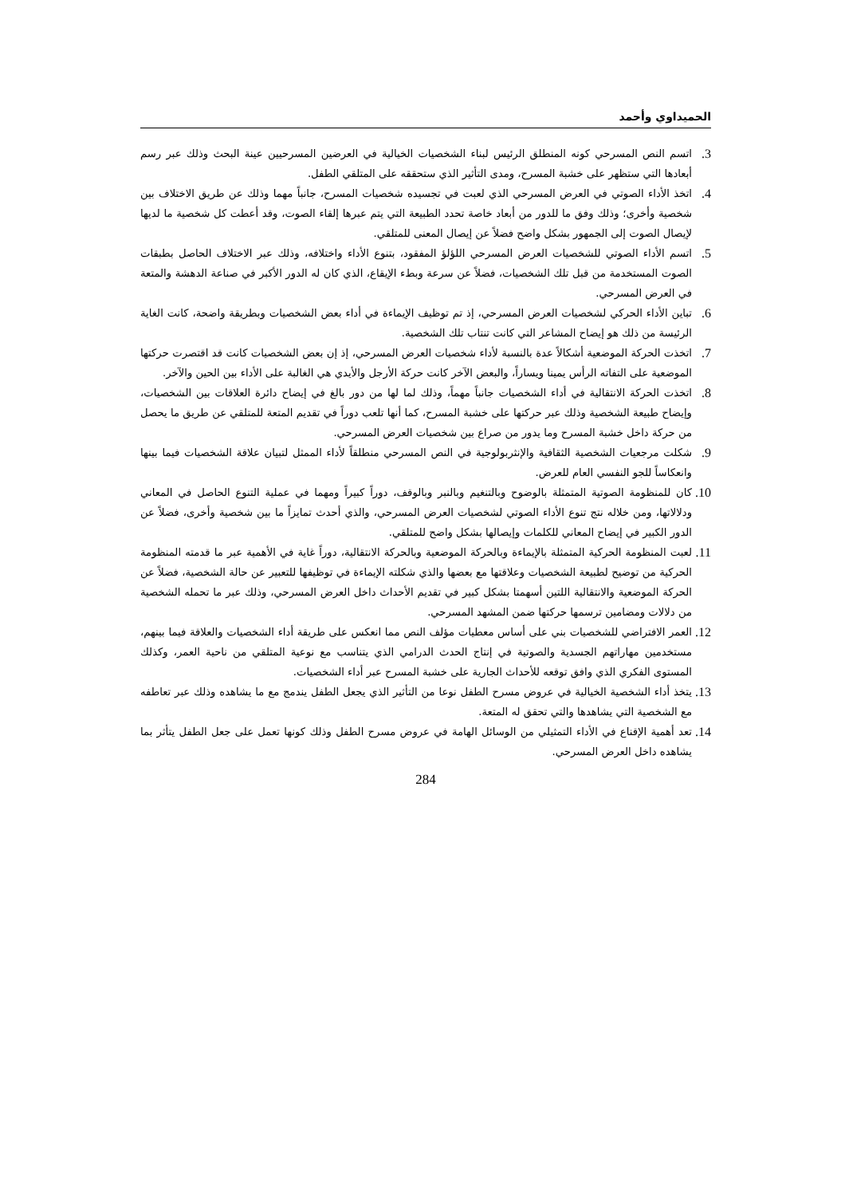الحميداوي وأحمد
3. اتسم النص المسرحي كونه المنطلق الرئيس لبناء الشخصيات الخيالية في العرضين المسرحيين عينة البحث وذلك عبر رسم أبعادها التي ستظهر على خشبة المسرح، ومدى التأثير الذي ستحققه على المتلقي الطفل.
4. اتخذ الأداء الصوتي في العرض المسرحي الذي لعبت في تجسيده شخصيات المسرح، جانباً مهما وذلك عن طريق الاختلاف بين شخصية وأخرى؛ وذلك وفق ما للدور من أبعاد خاصة تحدد الطبيعة التي يتم عبرها إلقاء الصوت، وقد أعطت كل شخصية ما لديها لإيصال الصوت إلى الجمهور بشكل واضح فضلاً عن إيصال المعنى للمتلقي.
5. اتسم الأداء الصوتي للشخصيات العرض المسرحي اللؤلؤ المفقود، بتنوع الأداء واختلافه، وذلك عبر الاختلاف الحاصل بطبقات الصوت المستخدمة من قبل تلك الشخصيات، فضلاً عن سرعة وبطء الإيقاع، الذي كان له الدور الأكبر في صناعة الدهشة والمتعة في العرض المسرحي.
6. تباين الأداء الحركي لشخصيات العرض المسرحي، إذ تم توظيف الإيماءة في أداء بعض الشخصيات وبطريقة واضحة، كانت الغاية الرئيسة من ذلك هو إيضاح المشاعر التي كانت تنتاب تلك الشخصية.
7. اتخذت الحركة الموضعية أشكالاً عدة بالنسبة لأداء شخصيات العرض المسرحي، إذ إن بعض الشخصيات كانت قد اقتصرت حركتها الموضعية على التفاته الرأس يمينا ويساراً، والبعض الآخر كانت حركة الأرجل والأيدي هي الغالبة على الأداء بين الحين والآخر.
8. اتخذت الحركة الانتقالية في أداء الشخصيات جانباً مهماً، وذلك لما لها من دور بالغ في إيضاح دائرة العلاقات بين الشخصيات، وإيضاح طبيعة الشخصية وذلك عبر حركتها على خشبة المسرح، كما أنها تلعب دوراً في تقديم المتعة للمتلقي عن طريق ما يحصل من حركة داخل خشبة المسرح وما يدور من صراع بين شخصيات العرض المسرحي.
9. شكلت مرجعيات الشخصية الثقافية والإنثربولوجية في النص المسرحي منطلقاً لأداء الممثل لتبيان علاقة الشخصيات فيما بينها وانعكاساً للجو النفسي العام للعرض.
10. كان للمنظومة الصوتية المتمثلة بالوضوح وبالتنغيم وبالنبر وبالوقف، دوراً كبيراً ومهما في عملية التنوع الحاصل في المعاني ودلالاتها، ومن خلاله نتج تنوع الأداء الصوتي لشخصيات العرض المسرحي، والذي أحدث تمايزاً ما بين شخصية وأخرى، فضلاً عن الدور الكبير في إيضاح المعاني للكلمات وإيصالها بشكل واضح للمتلقي.
11. لعبت المنظومة الحركية المتمثلة بالإيماءة وبالحركة الموضعية وبالحركة الانتقالية، دوراً غاية في الأهمية عبر ما قدمته المنظومة الحركية من توضيح لطبيعة الشخصيات وعلاقتها مع بعضها والذي شكلته الإيماءة في توظيفها للتعبير عن حالة الشخصية، فضلاً عن الحركة الموضعية والانتقالية اللتين أسهمتا بشكل كبير في تقديم الأحداث داخل العرض المسرحي، وذلك عبر ما تحمله الشخصية من دلالات ومضامين ترسمها حركتها ضمن المشهد المسرحي.
12. العمر الافتراضي للشخصيات بني على أساس معطيات مؤلف النص مما انعكس على طريقة أداء الشخصيات والعلاقة فيما بينهم، مستخدمين مهاراتهم الجسدية والصوتية في إنتاج الحدث الدرامي الذي يتناسب مع نوعية المتلقي من ناحية العمر، وكذلك المستوى الفكري الذي وافق توقعه للأحداث الجارية على خشبة المسرح عبر أداء الشخصيات.
13. يتخذ أداء الشخصية الخيالية في عروض مسرح الطفل نوعا من التأثير الذي يجعل الطفل يندمج مع ما يشاهده وذلك عبر تعاطفه مع الشخصية التي يشاهدها والتي تحقق له المتعة.
14. تعد أهمية الإقناع في الأداء التمثيلي من الوسائل الهامة في عروض مسرح الطفل وذلك كونها تعمل على جعل الطفل يتأثر بما يشاهده داخل العرض المسرحي.
284